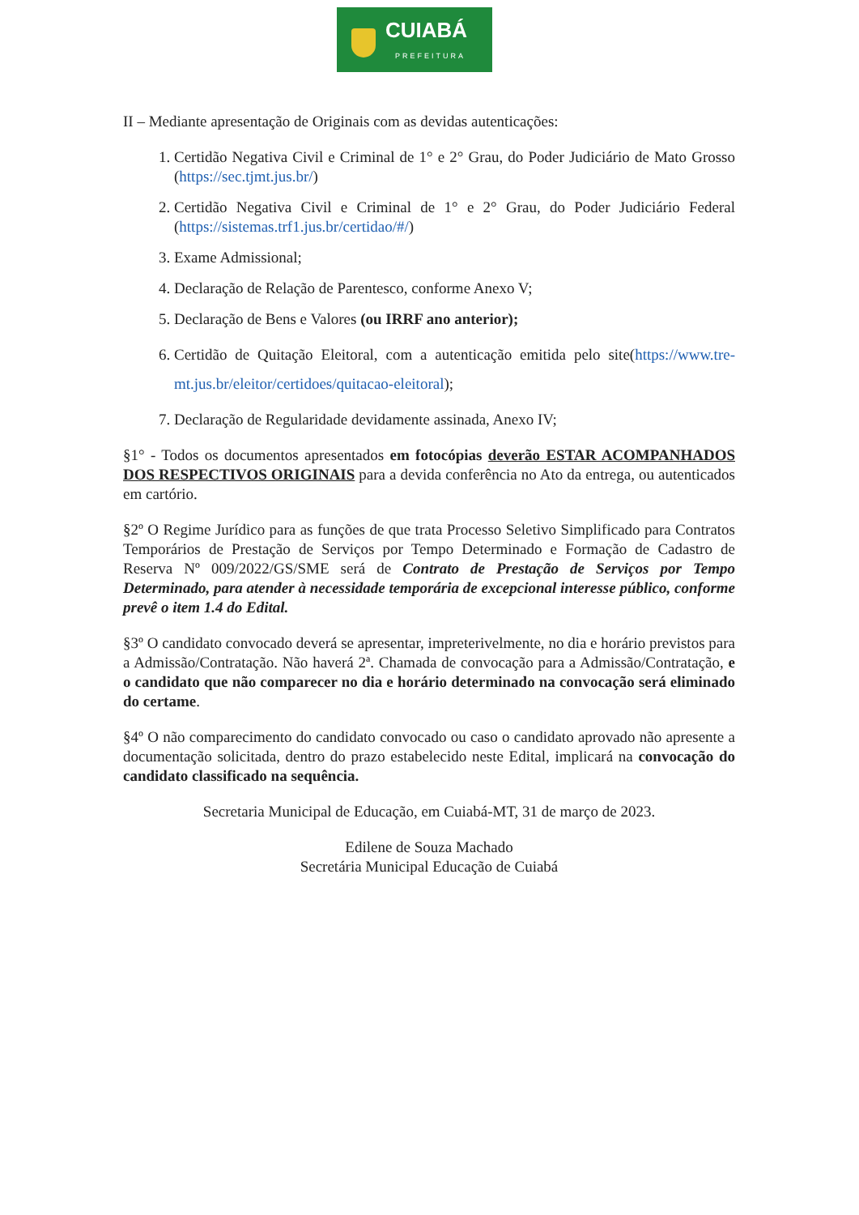CUIABÁ
PREFEITURA
II – Mediante apresentação de Originais com as devidas autenticações:
1. Certidão Negativa Civil e Criminal de 1° e 2° Grau, do Poder Judiciário de Mato Grosso (https://sec.tjmt.jus.br/)
2. Certidão Negativa Civil e Criminal de 1° e 2° Grau, do Poder Judiciário Federal (https://sistemas.trf1.jus.br/certidao/#/)
3. Exame Admissional;
4. Declaração de Relação de Parentesco, conforme Anexo V;
5. Declaração de Bens e Valores (ou IRRF ano anterior);
6. Certidão de Quitação Eleitoral, com a autenticação emitida pelo site(https://www.tre-mt.jus.br/eleitor/certidoes/quitacao-eleitoral);
7. Declaração de Regularidade devidamente assinada, Anexo IV;
§1° - Todos os documentos apresentados em fotocópias deverão ESTAR ACOMPANHADOS DOS RESPECTIVOS ORIGINAIS para a devida conferência no Ato da entrega, ou autenticados em cartório.
§2º O Regime Jurídico para as funções de que trata Processo Seletivo Simplificado para Contratos Temporários de Prestação de Serviços por Tempo Determinado e Formação de Cadastro de Reserva Nº 009/2022/GS/SME será de Contrato de Prestação de Serviços por Tempo Determinado, para atender à necessidade temporária de excepcional interesse público, conforme prevê o item 1.4 do Edital.
§3º O candidato convocado deverá se apresentar, impreterivelmente, no dia e horário previstos para a Admissão/Contratação. Não haverá 2ª. Chamada de convocação para a Admissão/Contratação, e o candidato que não comparecer no dia e horário determinado na convocação será eliminado do certame.
§4º O não comparecimento do candidato convocado ou caso o candidato aprovado não apresente a documentação solicitada, dentro do prazo estabelecido neste Edital, implicará na convocação do candidato classificado na sequência.
Secretaria Municipal de Educação, em Cuiabá-MT, 31 de março de 2023.
Edilene de Souza Machado
Secretária Municipal Educação de Cuiabá